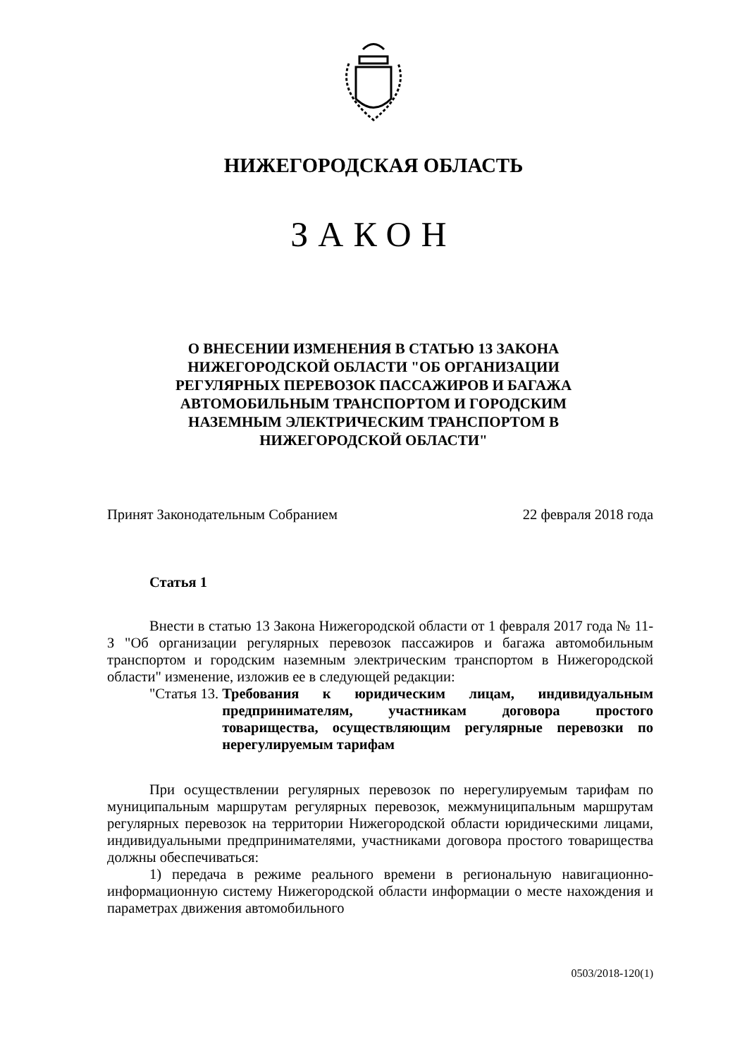НИЖЕГОРОДСКАЯ ОБЛАСТЬ
ЗАКОН
О ВНЕСЕНИИ ИЗМЕНЕНИЯ В СТАТЬЮ 13 ЗАКОНА
НИЖЕГОРОДСКОЙ ОБЛАСТИ "ОБ ОРГАНИЗАЦИИ
РЕГУЛЯРНЫХ ПЕРЕВОЗОК ПАССАЖИРОВ И БАГАЖА
АВТОМОБИЛЬНЫМ ТРАНСПОРТОМ И ГОРОДСКИМ
НАЗЕМНЫМ ЭЛЕКТРИЧЕСКИМ ТРАНСПОРТОМ В
НИЖЕГОРОДСКОЙ ОБЛАСТИ"
Принят Законодательным Собранием 22 февраля 2018 года
Статья 1
Внести в статью 13 Закона Нижегородской области от 1 февраля 2017 года № 11-З "Об организации регулярных перевозок пассажиров и багажа автомобильным транспортом и городским наземным электрическим транспортом в Нижегородской области" изменение, изложив ее в следующей редакции:
"Статья 13. Требования к юридическим лицам, индивидуальным предпринимателям, участникам договора простого товарищества, осуществляющим регулярные перевозки по нерегулируемым тарифам
При осуществлении регулярных перевозок по нерегулируемым тарифам по муниципальным маршрутам регулярных перевозок, межмуниципальным маршрутам регулярных перевозок на территории Нижегородской области юридическими лицами, индивидуальными предпринимателями, участниками договора простого товарищества должны обеспечиваться:
1) передача в режиме реального времени в региональную навигационно-информационную систему Нижегородской области информации о месте нахождения и параметрах движения автомобильного
0503/2018-120(1)